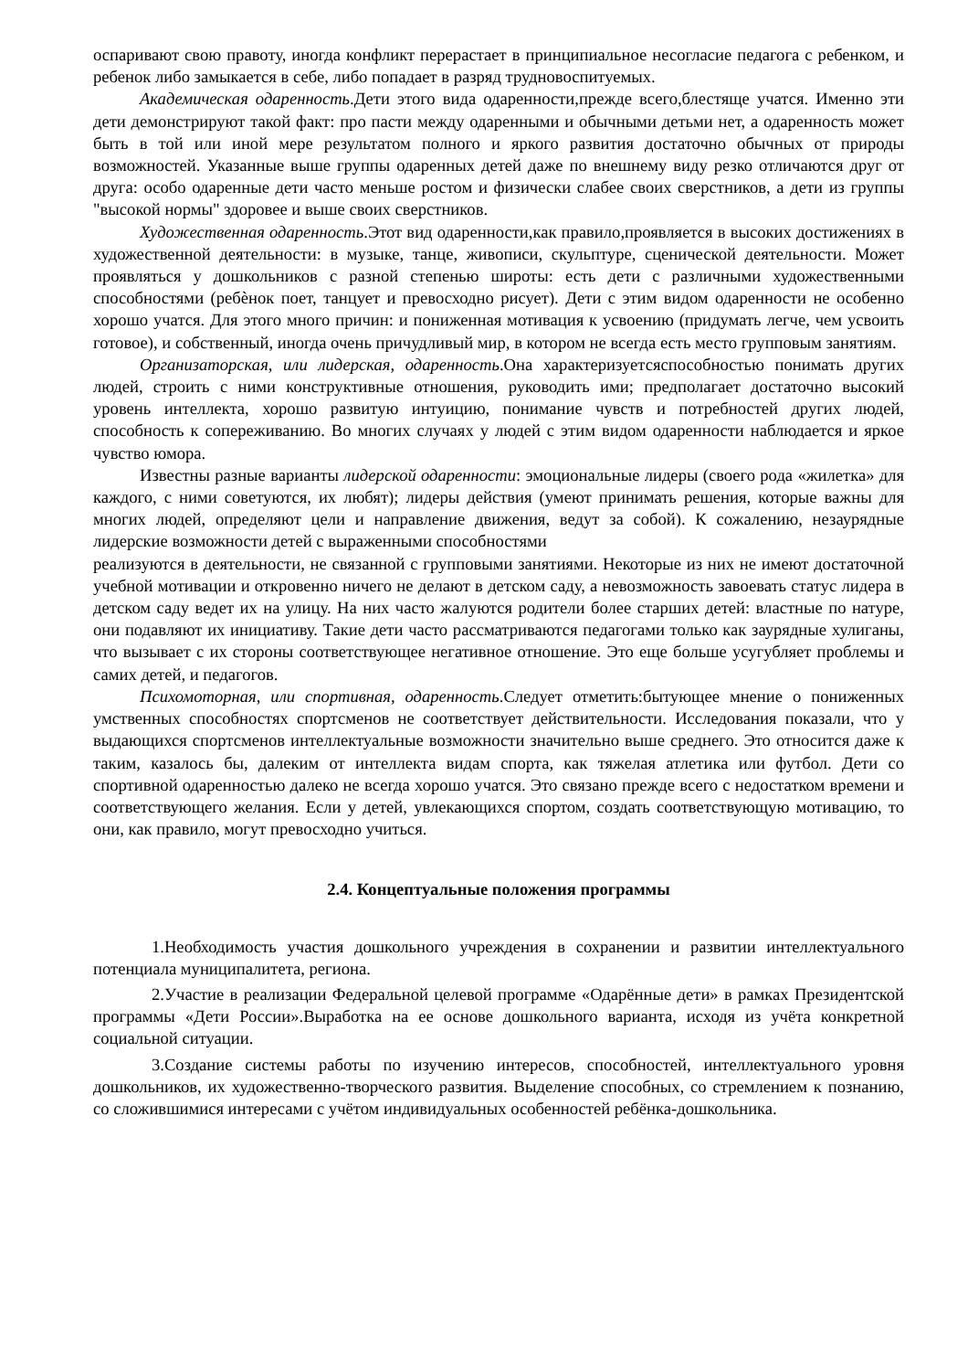оспаривают свою правоту, иногда конфликт перерастает в принципиальное несогласие педагога с ребенком, и ребенок либо замыкается в себе, либо попадает в разряд трудновоспитуемых.
Академическая одаренность.Дети этого вида одаренности,прежде всего,блестяще учатся. Именно эти дети демонстрируют такой факт: про пасти между одаренными и обычными детьми нет, а одаренность может быть в той или иной мере результатом полного и яркого развития достаточно обычных от природы возможностей. Указанные выше группы одаренных детей даже по внешнему виду резко отличаются друг от друга: особо одаренные дети часто меньше ростом и физически слабее своих сверстников, а дети из группы "высокой нормы" здоровее и выше своих сверстников.
Художественная одаренность.Этот вид одаренности,как правило,проявляется в высоких достижениях в художественной деятельности: в музыке, танце, живописи, скульптуре, сценической деятельности. Может проявляться у дошкольников с разной степенью широты: есть дети с различными художественными способностями (ребѐнок поет, танцует и превосходно рисует). Дети с этим видом одаренности не особенно хорошо учатся. Для этого много причин: и пониженная мотивация к усвоению (придумать легче, чем усвоить готовое), и собственный, иногда очень причудливый мир, в котором не всегда есть место групповым занятиям.
Организаторская, или лидерская, одаренность.Она характеризуетсяспособностью понимать других людей, строить с ними конструктивные отношения, руководить ими; предполагает достаточно высокий уровень интеллекта, хорошо развитую интуицию, понимание чувств и потребностей других людей, способность к сопереживанию. Во многих случаях у людей с этим видом одаренности наблюдается и яркое чувство юмора.
Известны разные варианты лидерской одаренности: эмоциональные лидеры (своего рода «жилетка» для каждого, с ними советуются, их любят); лидеры действия (умеют принимать решения, которые важны для многих людей, определяют цели и направление движения, ведут за собой). К сожалению, незаурядные лидерские возможности детей с выраженными способностями
реализуются в деятельности, не связанной с групповыми занятиями. Некоторые из них не имеют достаточной учебной мотивации и откровенно ничего не делают в детском саду, а невозможность завоевать статус лидера в детском саду ведет их на улицу. На них часто жалуются родители более старших детей: властные по натуре, они подавляют их инициативу. Такие дети часто рассматриваются педагогами только как заурядные хулиганы, что вызывает с их стороны соответствующее негативное отношение. Это еще больше усугубляет проблемы и самих детей, и педагогов.
Психомоторная, или спортивная, одаренность.Следует отметить:бытующее мнение о пониженных умственных способностях спортсменов не соответствует действительности. Исследования показали, что у выдающихся спортсменов интеллектуальные возможности значительно выше среднего. Это относится даже к таким, казалось бы, далеким от интеллекта видам спорта, как тяжелая атлетика или футбол. Дети со спортивной одаренностью далеко не всегда хорошо учатся. Это связано прежде всего с недостатком времени и соответствующего желания. Если у детей, увлекающихся спортом, создать соответствующую мотивацию, то они, как правило, могут превосходно учиться.
2.4. Концептуальные положения программы
1.Необходимость участия дошкольного учреждения в сохранении и развитии интеллектуального потенциала муниципалитета, региона.
2.Участие в реализации Федеральной целевой программе «Одарённые дети» в рамках Президентской программы «Дети России».Выработка на ее основе дошкольного варианта, исходя из учёта конкретной социальной ситуации.
3.Создание системы работы по изучению интересов, способностей, интеллектуального уровня дошкольников, их художественно-творческого развития. Выделение способных, со стремлением к познанию, со сложившимися интересами с учётом индивидуальных особенностей ребёнка-дошкольника.